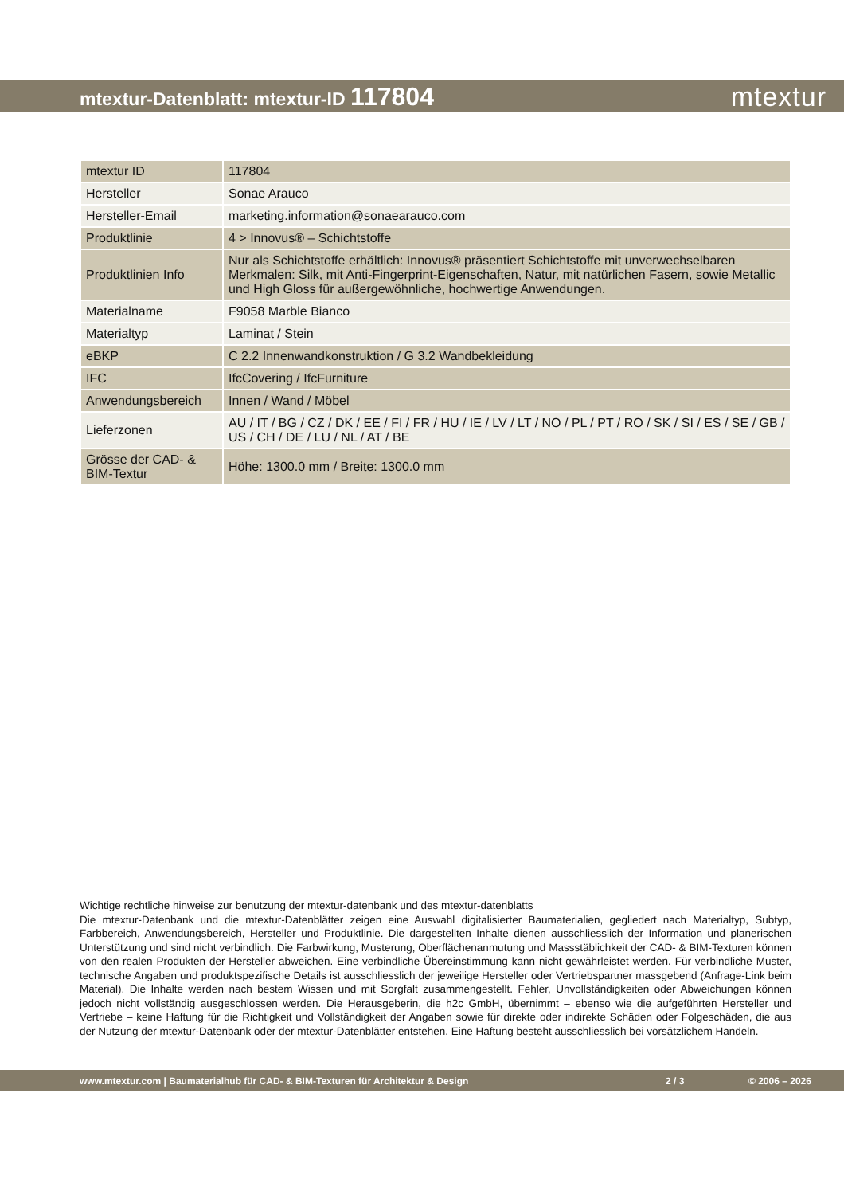mtextur-Datenblatt: mtextur-ID 117804
mtextur
| mtextur ID | 117804 |
| Hersteller | Sonae Arauco |
| Hersteller-Email | marketing.information@sonaearauco.com |
| Produktlinie | 4 > Innovus® – Schichtstoffe |
| Produktlinien Info | Nur als Schichtstoffe erhältlich: Innovus® präsentiert Schichtstoffe mit unverwechselbaren Merkmalen: Silk, mit Anti-Fingerprint-Eigenschaften, Natur, mit natürlichen Fasern, sowie Metallic und High Gloss für außergewöhnliche, hochwertige Anwendungen. |
| Materialname | F9058 Marble Bianco |
| Materialtyp | Laminat / Stein |
| eBKP | C 2.2 Innenwandkonstruktion / G 3.2 Wandbekleidung |
| IFC | IfcCovering / IfcFurniture |
| Anwendungsbereich | Innen / Wand / Möbel |
| Lieferzonen | AU / IT / BG / CZ / DK / EE / FI / FR / HU / IE / LV / LT / NO / PL / PT / RO / SK / SI / ES / SE / GB / US / CH / DE / LU / NL / AT / BE |
| Grösse der CAD- & BIM-Textur | Höhe: 1300.0 mm / Breite: 1300.0 mm |
Wichtige rechtliche hinweise zur benutzung der mtextur-datenbank und des mtextur-datenblatts
Die mtextur-Datenbank und die mtextur-Datenblätter zeigen eine Auswahl digitalisierter Baumaterialien, gegliedert nach Materialtyp, Subtyp, Farbbereich, Anwendungsbereich, Hersteller und Produktlinie. Die dargestellten Inhalte dienen ausschliesslich der Information und planerischen Unterstützung und sind nicht verbindlich. Die Farbwirkung, Musterung, Oberflächenanmutung und Massstäblichkeit der CAD- & BIM-Texturen können von den realen Produkten der Hersteller abweichen. Eine verbindliche Übereinstimmung kann nicht gewährleistet werden. Für verbindliche Muster, technische Angaben und produktspezifische Details ist ausschliesslich der jeweilige Hersteller oder Vertriebspartner massgebend (Anfrage-Link beim Material). Die Inhalte werden nach bestem Wissen und mit Sorgfalt zusammengestellt. Fehler, Unvollständigkeiten oder Abweichungen können jedoch nicht vollständig ausgeschlossen werden. Die Herausgeberin, die h2c GmbH, übernimmt – ebenso wie die aufgeführten Hersteller und Vertriebe – keine Haftung für die Richtigkeit und Vollständigkeit der Angaben sowie für direkte oder indirekte Schäden oder Folgeschäden, die aus der Nutzung der mtextur-Datenbank oder der mtextur-Datenblätter entstehen. Eine Haftung besteht ausschliesslich bei vorsätzlichem Handeln.
www.mtextur.com | Baumaterialhub für CAD- & BIM-Texturen für Architektur & Design 2 / 3 © 2006 – 2026